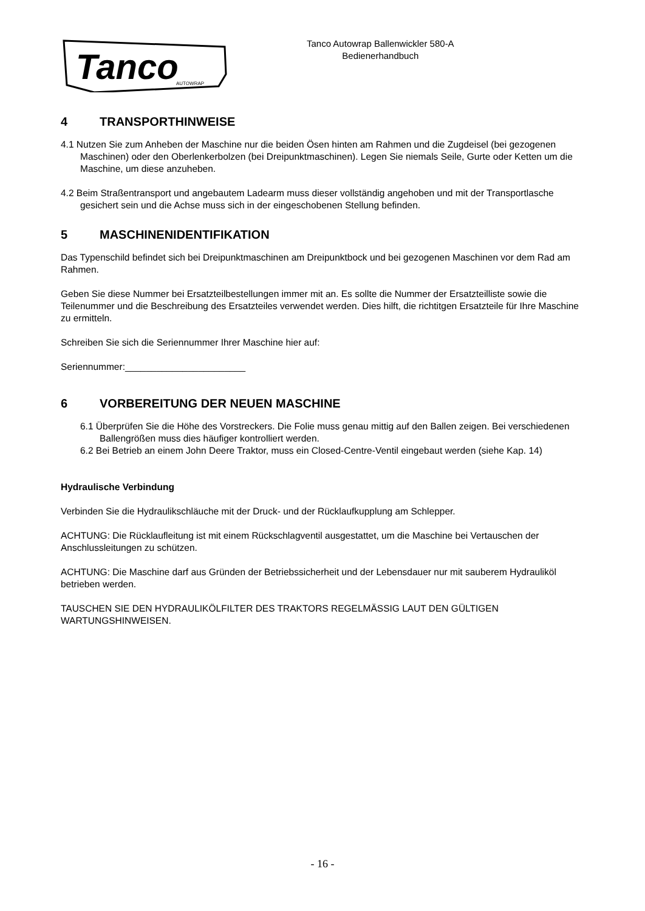Tanco
AUTOWRAP
Tanco Autowrap Ballenwickler 580-A
Bedienerhandbuch
4 TRANSPORTHINWEISE
4.1 Nutzen Sie zum Anheben der Maschine nur die beiden Ösen hinten am Rahmen und die Zugdeisel (bei gezogenen Maschinen) oder den Oberlenkerbolzen (bei Dreipunktmaschinen). Legen Sie niemals Seile, Gurte oder Ketten um die Maschine, um diese anzuheben.
4.2 Beim Straßentransport und angebautem Ladearm muss dieser vollständig angehoben und mit der Transportlasche gesichert sein und die Achse muss sich in der eingeschobenen Stellung befinden.
5 MASCHINENIDENTIFIKATION
Das Typenschild befindet sich bei Dreipunktmaschinen am Dreipunktbock und bei gezogenen Maschinen vor dem Rad am Rahmen.
Geben Sie diese Nummer bei Ersatzteilbestellungen immer mit an. Es sollte die Nummer der Ersatzteilliste sowie die Teilenummer und die Beschreibung des Ersatzteiles verwendet werden. Dies hilft, die richtitgen Ersatzteile für Ihre Maschine zu ermitteln.
Schreiben Sie sich die Seriennummer Ihrer Maschine hier auf:
Seriennummer:_______________________
6 VORBEREITUNG DER NEUEN MASCHINE
6.1 Überprüfen Sie die Höhe des Vorstreckers. Die Folie muss genau mittig auf den Ballen zeigen. Bei verschiedenen Ballengrößen muss dies häufiger kontrolliert werden.
6.2 Bei Betrieb an einem John Deere Traktor, muss ein Closed-Centre-Ventil eingebaut werden (siehe Kap. 14)
Hydraulische Verbindung
Verbinden Sie die Hydraulikschläuche mit der Druck- und der Rücklaufkupplung am Schlepper.
ACHTUNG: Die Rücklaufleitung ist mit einem Rückschlagventil ausgestattet, um die Maschine bei Vertauschen der Anschlussleitungen zu schützen.
ACHTUNG: Die Maschine darf aus Gründen der Betriebssicherheit und der Lebensdauer nur mit sauberem Hydrauliköl betrieben werden.
TAUSCHEN SIE DEN HYDRAULIKÖLFILTER DES TRAKTORS REGELMÄSSIG LAUT DEN GÜLTIGEN WARTUNGSHINWEISEN.
- 16 -